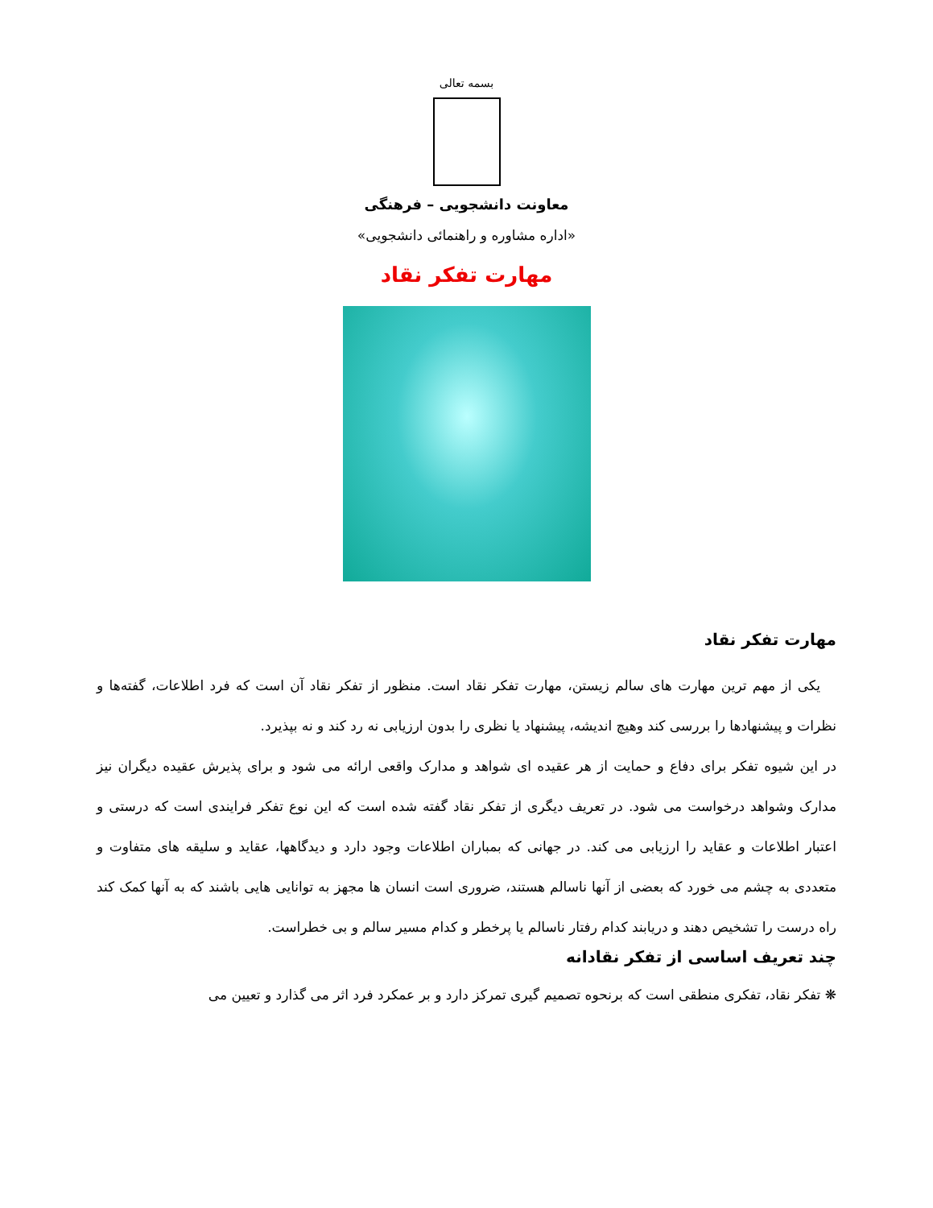بسمه تعالی
معاونت دانشجویی – فرهنگی
«اداره مشاوره و راهنمائی دانشجویی»
مهارت تفکر نقاد
مهارت تفکر نقاد
یکی از مهم ترین مهارت های سالم زیستن، مهارت تفکر نقاد است. منظور از تفکر نقاد آن است که فرد اطلاعات، گفته‌ها و نظرات و پیشنهادها را بررسی کند وهیچ اندیشه، پیشنهاد یا نظری را بدون ارزیابی نه رد کند و نه بپذیرد.
در این شیوه تفکر برای دفاع و حمایت از هر عقیده ای شواهد و مدارک واقعی ارائه می شود و برای پذیرش عقیده دیگران نیز مدارک وشواهد درخواست می شود. در تعریف دیگری از تفکر نقاد گفته شده است که این نوع تفکر فرایندی است که درستی و اعتبار اطلاعات و عقاید را ارزیابی می کند. در جهانی که بمباران اطلاعات وجود دارد و دیدگاهها، عقاید و سلیقه های متفاوت و متعددی به چشم می خورد که بعضی از آنها ناسالم هستند، ضروری است انسان ها مجهز به توانایی هایی باشند که به آنها کمک کند راه درست را تشخیص دهند و دریابند کدام رفتار ناسالم یا پرخطر و کدام مسیر سالم و بی خطراست.
چند تعریف اساسی از تفکر نقادانه
❋ تفکر نقاد، تفکری منطقی است که برنحوه تصمیم گیری تمرکز دارد و بر عمکرد فرد اثر می گذارد و تعیین می